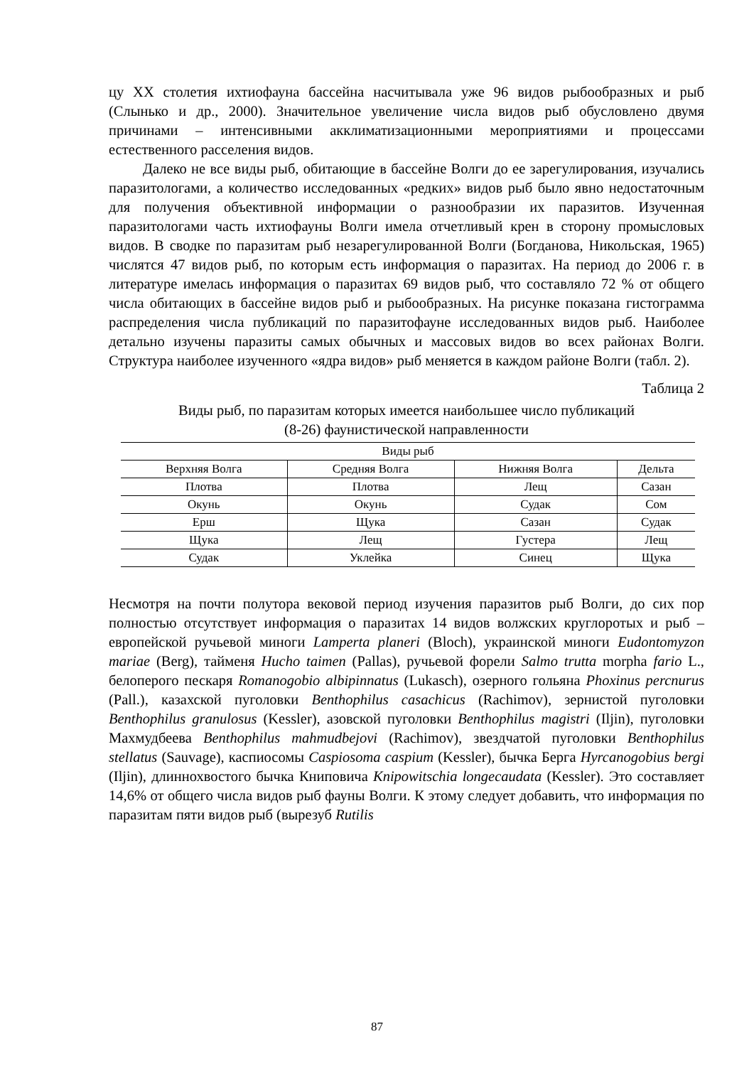цу XX столетия ихтиофауна бассейна насчитывала уже 96 видов рыбообразных и рыб (Слынько и др., 2000). Значительное увеличение числа видов рыб обусловлено двумя причинами – интенсивными акклиматизационными мероприятиями и процессами естественного расселения видов.
Далеко не все виды рыб, обитающие в бассейне Волги до ее зарегулирования, изучались паразитологами, а количество исследованных «редких» видов рыб было явно недостаточным для получения объективной информации о разнообразии их паразитов. Изученная паразитологами часть ихтиофауны Волги имела отчетливый крен в сторону промысловых видов. В сводке по паразитам рыб незарегулированной Волги (Богданова, Никольская, 1965) числятся 47 видов рыб, по которым есть информация о паразитах. На период до 2006 г. в литературе имелась информация о паразитах 69 видов рыб, что составляло 72 % от общего числа обитающих в бассейне видов рыб и рыбообразных. На рисунке показана гистограмма распределения числа публикаций по паразитофауне исследованных видов рыб. Наиболее детально изучены паразиты самых обычных и массовых видов во всех районах Волги. Структура наиболее изученного «ядра видов» рыб меняется в каждом районе Волги (табл. 2).
Таблица 2
Виды рыб, по паразитам которых имеется наибольшее число публикаций
(8-26) фаунистической направленности
| Виды рыб | | | |
| --- | --- | --- | --- |
| Верхняя Волга | Средняя Волга | Нижняя Волга | Дельта |
| Плотва | Плотва | Лещ | Сазан |
| Окунь | Окунь | Судак | Сом |
| Ерш | Щука | Сазан | Судак |
| Щука | Лещ | Густера | Лещ |
| Судак | Уклейка | Синец | Щука |
Несмотря на почти полутора вековой период изучения паразитов рыб Волги, до сих пор полностью отсутствует информация о паразитах 14 видов волжских круглоротых и рыб – европейской ручьевой миноги Lamperta planeri (Bloch), украинской миноги Eudontomyzon mariae (Berg), тайменя Hucho taimen (Pallas), ручьевой форели Salmo trutta morpha fario L., белоперого пескаря Romanogobio albipinnatus (Lukasch), озерного гольяна Phoxinus percnurus (Pall.), казахской пуголовки Benthophilus casachicus (Rachimov), зернистой пуголовки Benthophilus granulosus (Kessler), азовской пуголовки Benthophilus magistri (Iljin), пуголовки Махмудбеева Benthophilus mahmudbejovi (Rachimov), звездчатой пуголовки Benthophilus stellatus (Sauvage), каспиосомы Caspiosoma caspium (Kessler), бычка Берга Hyrcanogobius bergi (Iljin), длиннохвостого бычка Книповича Knipowitschia longecaudata (Kessler). Это составляет 14,6% от общего числа видов рыб фауны Волги. К этому следует добавить, что информация по паразитам пяти видов рыб (вырезуб Rutilis
87